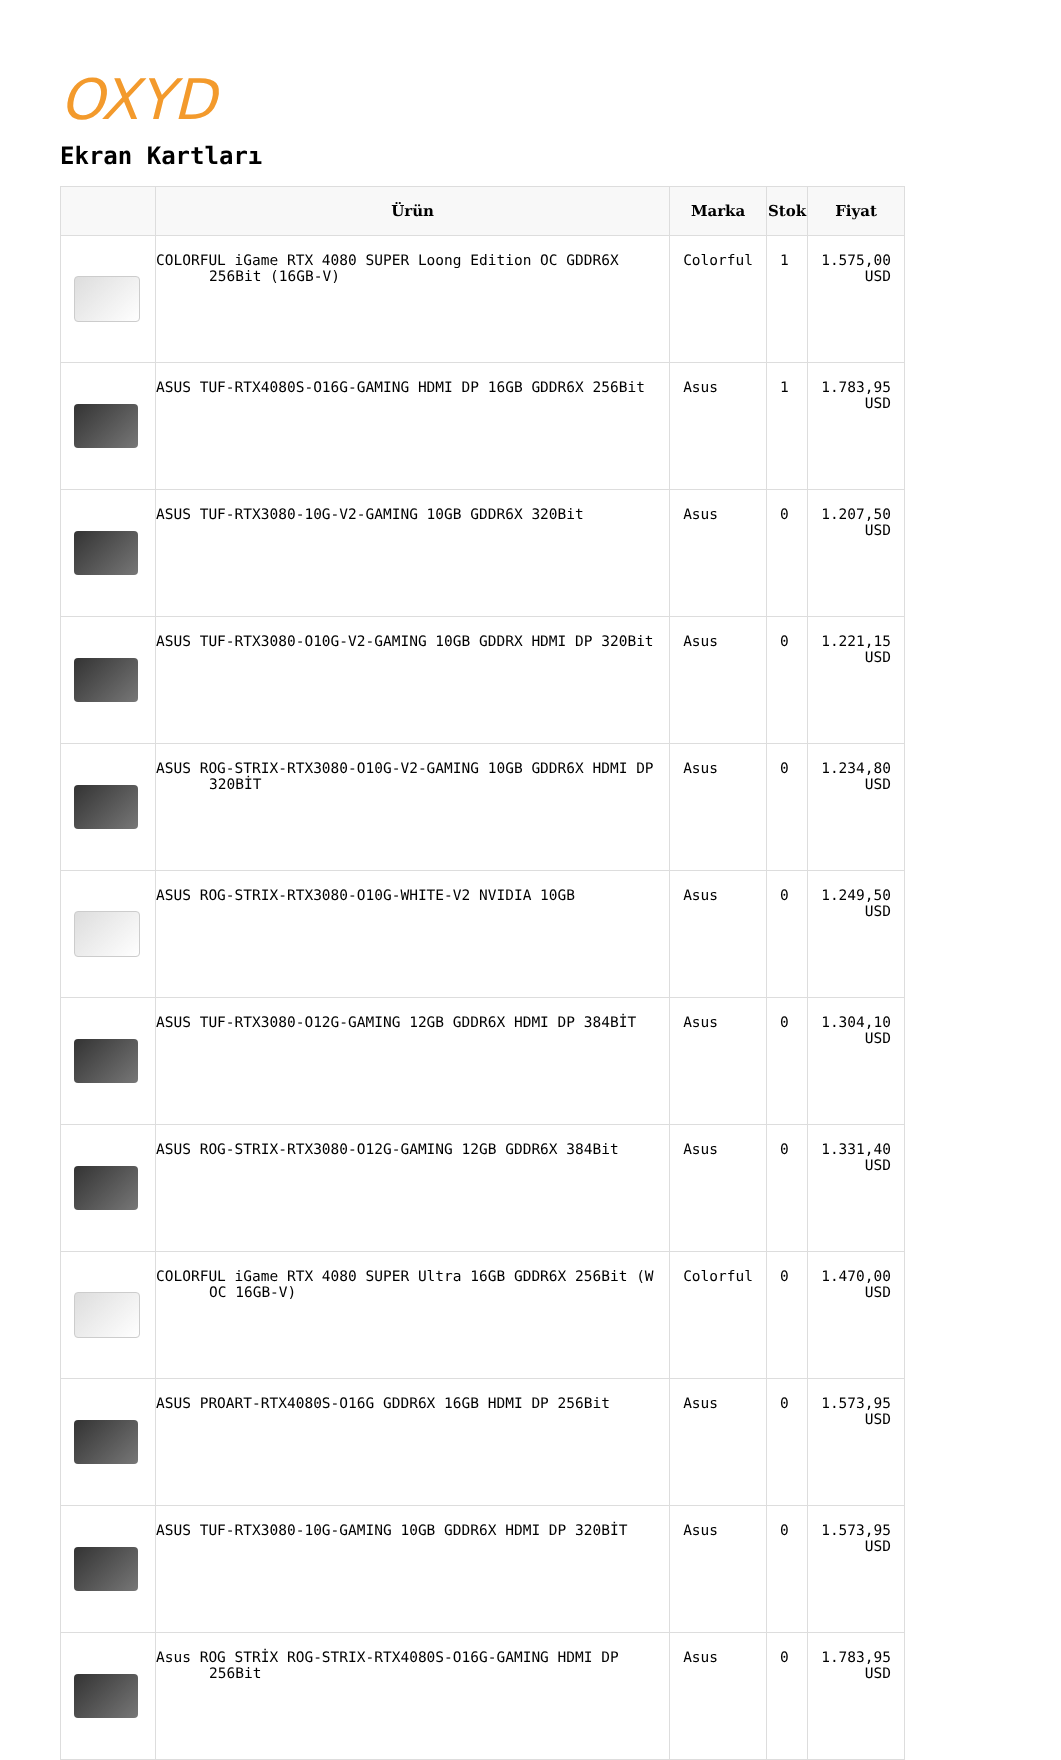OXYD
Ekran Kartları
| | Ürün | Marka | Stok | Fiyat |
| --- | --- | --- | --- | --- |
| | COLORFUL iGame RTX 4080 SUPER Loong Edition OC GDDR6X 256Bit (16GB-V) | Colorful | 1 | 1.575,00 USD |
| | ASUS TUF-RTX4080S-O16G-GAMING HDMI DP 16GB GDDR6X 256Bit | Asus | 1 | 1.783,95 USD |
| | ASUS TUF-RTX3080-10G-V2-GAMING 10GB GDDR6X 320Bit | Asus | 0 | 1.207,50 USD |
| | ASUS TUF-RTX3080-O10G-V2-GAMING 10GB GDDRX HDMI DP 320Bit | Asus | 0 | 1.221,15 USD |
| | ASUS ROG-STRIX-RTX3080-O10G-V2-GAMING 10GB GDDR6X HDMI DP 320BİT | Asus | 0 | 1.234,80 USD |
| | ASUS ROG-STRIX-RTX3080-O10G-WHITE-V2 NVIDIA 10GB | Asus | 0 | 1.249,50 USD |
| | ASUS TUF-RTX3080-O12G-GAMING 12GB GDDR6X HDMI DP 384BİT | Asus | 0 | 1.304,10 USD |
| | ASUS ROG-STRIX-RTX3080-O12G-GAMING 12GB GDDR6X 384Bit | Asus | 0 | 1.331,40 USD |
| | COLORFUL iGame RTX 4080 SUPER Ultra 16GB GDDR6X 256Bit (W OC 16GB-V) | Colorful | 0 | 1.470,00 USD |
| | ASUS PROART-RTX4080S-O16G GDDR6X 16GB HDMI DP 256Bit | Asus | 0 | 1.573,95 USD |
| | ASUS TUF-RTX3080-10G-GAMING 10GB GDDR6X HDMI DP 320BİT | Asus | 0 | 1.573,95 USD |
| | Asus ROG STRİX ROG-STRIX-RTX4080S-O16G-GAMING HDMI DP 256Bit | Asus | 0 | 1.783,95 USD |